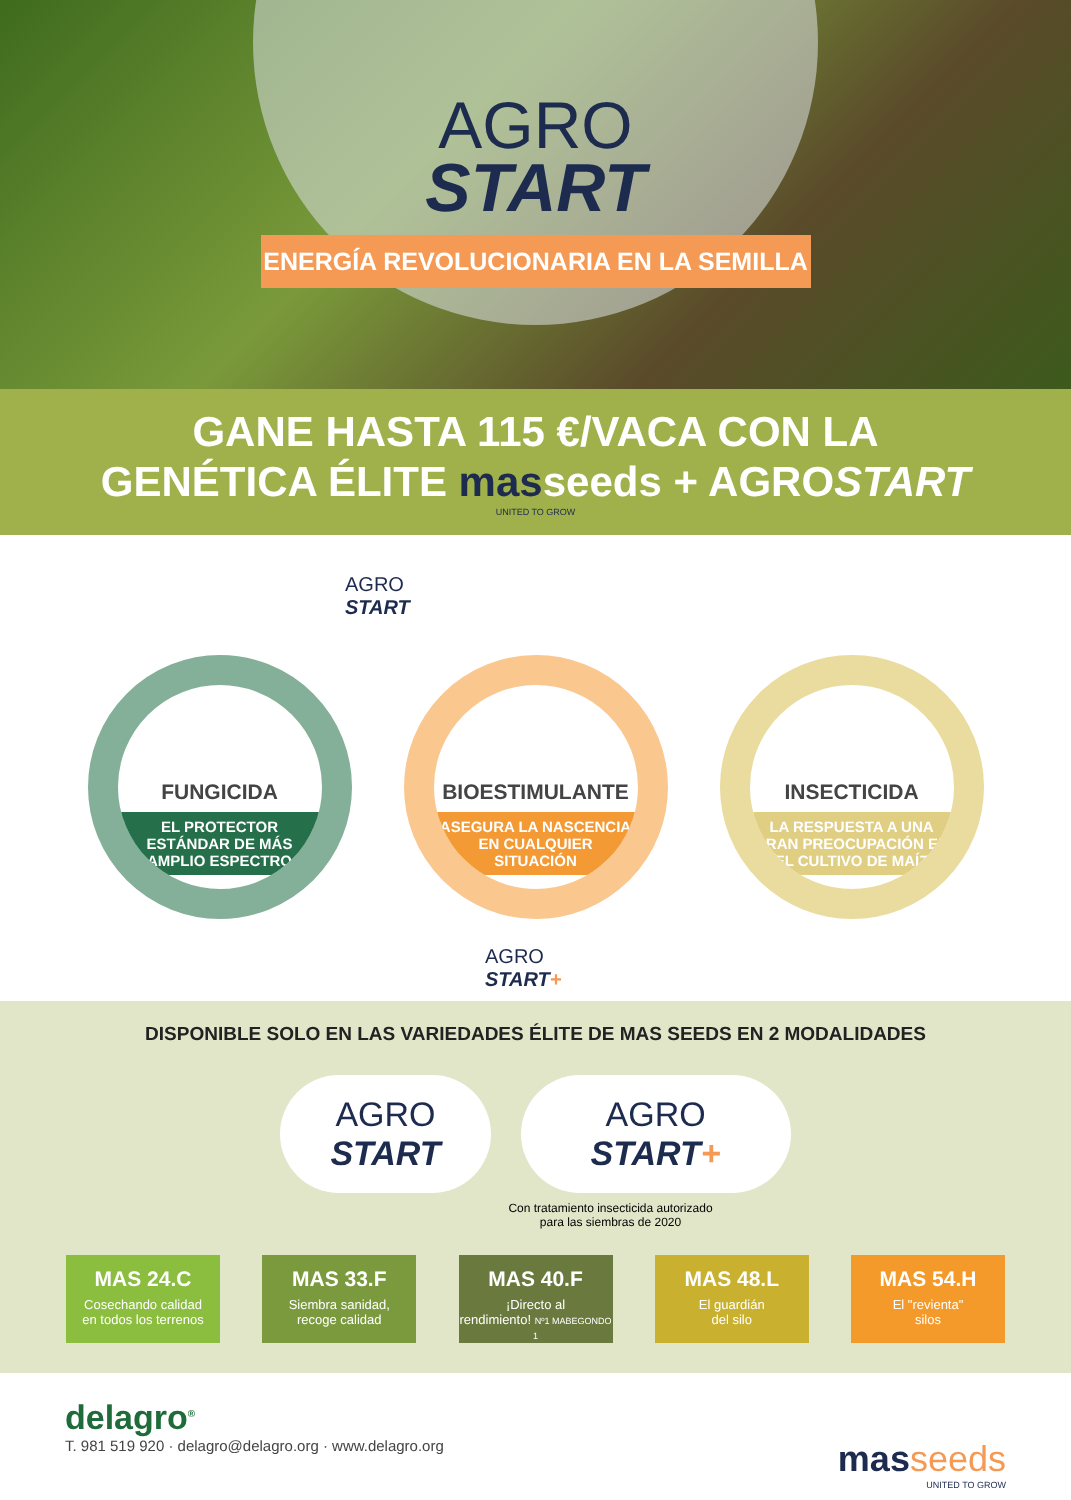AGRO
START
ENERGÍA REVOLUCIONARIA EN LA SEMILLA
GANE HASTA 115 €/VACA CON LA
GENÉTICA ÉLITE masseeds + AGROSTART
UNITED TO GROW
AGRO
START
FUNGICIDA
EL PROTECTOR
ESTÁNDAR DE MÁS
AMPLIO ESPECTRO
BIOESTIMULANTE
ASEGURA LA NASCENCIA
EN CUALQUIER
SITUACIÓN
INSECTICIDA
LA RESPUESTA A UNA
GRAN PREOCUPACIÓN EN
EL CULTIVO DE MAÍZ
AGRO
START+
DISPONIBLE SOLO EN LAS VARIEDADES ÉLITE DE MAS SEEDS EN 2 MODALIDADES
AGRO
START
AGRO
START+
Con tratamiento insecticida autorizado
para las siembras de 2020
MAS 24.C
Cosechando calidad
en todos los terrenos
MAS 33.F
Siembra sanidad,
recoge calidad
MAS 40.F
¡Directo al
rendimiento! Nº1 MABEGONDO 1
MAS 48.L
El guardián
del silo
MAS 54.H
El "revienta"
silos
delagro<sup>®</sup>
T. 981 519 920 · delagro@delagro.org · www.delagro.org
mas seeds
UNITED TO GROW